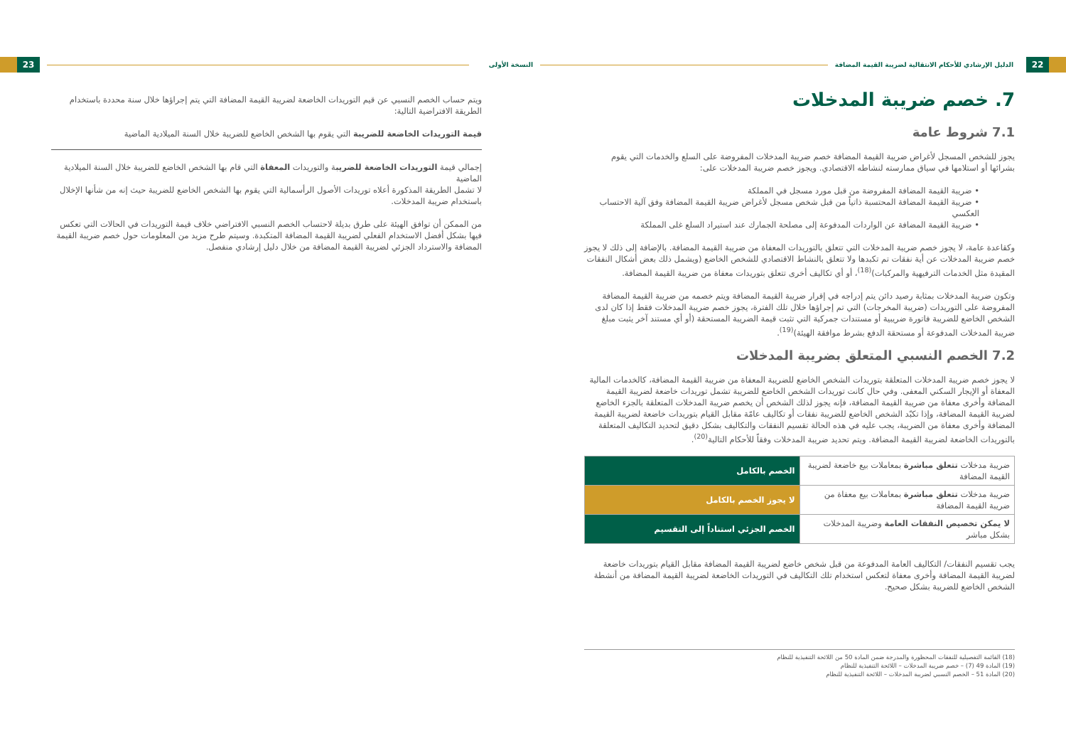23
النسخة الأولى
ويتم حساب الخصم النسبي عن قيم التوريدات الخاضعة لضريبة القيمة المضافة التي يتم إجراؤها خلال سنة محددة باستخدام الطريقة الافتراضية التالية:
قيمة التوريدات الخاضعة للضريبة التي يقوم بها الشخص الخاضع للضريبة خلال السنة الميلادية الماضية
إجمالي قيمة التوريدات الخاضعة للضريبة والتوريدات المعفاة التي قام بها الشخص الخاضع للضريبة خلال السنة الميلادية الماضية
لا تشمل الطريقة المذكورة أعلاه توريدات الأصول الرأسمالية التي يقوم بها الشخص الخاضع للضريبة حيث إنه من شأنها الإخلال باستخدام ضريبة المدخلات.
من الممكن أن توافق الهيئة على طرق بديلة لاحتساب الخصم النسبي الافتراضي خلاف قيمة التوريدات في الحالات التي تعكس فيها بشكل أفضل الاستخدام الفعلي لضريبة القيمة المضافة المتكبدة. وسيتم طرح مزيد من المعلومات حول خصم ضريبة القيمة المضافة والاسترداد الجزئي لضريبة القيمة المضافة من خلال دليل إرشادي منفصل.
22
الدليل الإرشادي للأحكام الانتقالية لضريبة القيمة المضافة
7. خصم ضريبة المدخلات
7.1 شروط عامة
يجوز للشخص المسجل لأغراض ضريبة القيمة المضافة خصم ضريبة المدخلات المفروضة على السلع والخدمات التي يقوم بشرائها أو استلامها في سياق ممارسته لنشاطه الاقتصادي. ويجوز خصم ضريبة المدخلات على:
• ضريبة القيمة المضافة المفروضة من قبل مورد مسجل في المملكة
• ضريبة القيمة المضافة المحتسبة ذاتياً من قبل شخص مسجل لأغراض ضريبة القيمة المضافة وفق آلية الاحتساب العكسي
• ضريبة القيمة المضافة عن الواردات المدفوعة إلى مصلحة الجمارك عند استيراد السلع غلى المملكة
وكقاعدة عامة، لا يجوز خصم ضريبة المدخلات التي تتعلق بالتوريدات المعفاة من ضريبة القيمة المضافة. بالإضافة إلى ذلك لا يجوز خصم ضريبة المدخلات عن أية نفقات تم تكبدها ولا تتعلق بالنشاط الاقتصادي للشخص الخاضع (ويشمل ذلك بعض أشكال النفقات المقيدة مثل الخدمات الترفيهية والمركبات)<sup>(18)</sup>، أو أي تكاليف أخرى تتعلق بتوريدات معفاة من ضريبة القيمة المضافة.
وتكون ضريبة المدخلات بمثابة رصيد دائن يتم إدراجه في إقرار ضريبة القيمة المضافة ويتم خصمه من ضريبة القيمة المضافة المفروضة على التوريدات (ضريبة المخرجات) التي تم إجراؤها خلال تلك الفترة، يجوز خصم ضريبة المدخلات فقط إذا كان لدى الشخص الخاضع للضريبة فاتورة ضريبية أو مستندات جمركية التي تثبت قيمة الضريبة المستحقة (أو أي مستند آخر يثبت مبلغ ضريبة المدخلات المدفوعة أو مستحقة الدفع بشرط موافقة الهيئة)<sup>(19)</sup>.
7.2 الخصم النسبي المتعلق بضريبة المدخلات
لا يجوز خصم ضريبة المدخلات المتعلقة بتوريدات الشخص الخاضع للضريبة المعفاة من ضريبة القيمة المضافة، كالخدمات المالية المعفاة أو الإيجار السكني المعفى. وفي حال كانت توريدات الشخص الخاضع للضريبة تشمل توريدات خاضعة لضريبة القيمة المضافة وأخرى معفاة من ضريبة القيمة المضافة، فإنه يجوز لذلك الشخص أن يخصم ضريبة المدخلات المتعلقة بالجزء الخاضع لضريبة القيمة المضافة، وإذا تكبّد الشخص الخاضع للضريبة نفقات أو تكاليف عامّة مقابل القيام بتوريدات خاضعة لضريبة القيمة المضافة وأخرى معفاة من الضريبة، يجب عليه في هذه الحالة تقسيم النفقات والتكاليف بشكل دقيق لتحديد التكاليف المتعلقة بالتوريدات الخاضعة لضريبة القيمة المضافة. ويتم تحديد ضريبة المدخلات وفقاً للأحكام التالية<sup>(20)</sup>.
| ضريبة مدخلات تتعلق مباشرة بمعاملات بيع خاضعة لضريبة القيمة المضافة | الخصم بالكامل |
| ضريبة مدخلات تتعلق مباشرة بمعاملات بيع معفاة من ضريبة القيمة المضافة | لا يجوز الخصم بالكامل |
| لا يمكن تخصيص النفقات العامة وضريبة المدخلات بشكل مباشر | الخصم الجزئي استناداً إلى التقسيم |
يجب تقسيم النفقات/ التكاليف العامة المدفوعة من قبل شخص خاضع لضريبة القيمة المضافة مقابل القيام بتوريدات خاضعة لضريبة القيمة المضافة وأخرى معفاة لتعكس استخدام تلك التكاليف في التوريدات الخاضعة لضريبة القيمة المضافة من أنشطة الشخص الخاضع للضريبة بشكل صحيح.
(18) القائمة التفصيلية للنفقات المحظورة والمدرجة ضمن المادة 50 من اللائحة التنفيذية للنظام
(19) المادة 49 (7) – خصم ضريبة المدخلات – اللائحة التنفيذية للنظام
(20) المادة 51 – الخصم النسبي لضريبة المدخلات – اللائحة التنفيذية للنظام